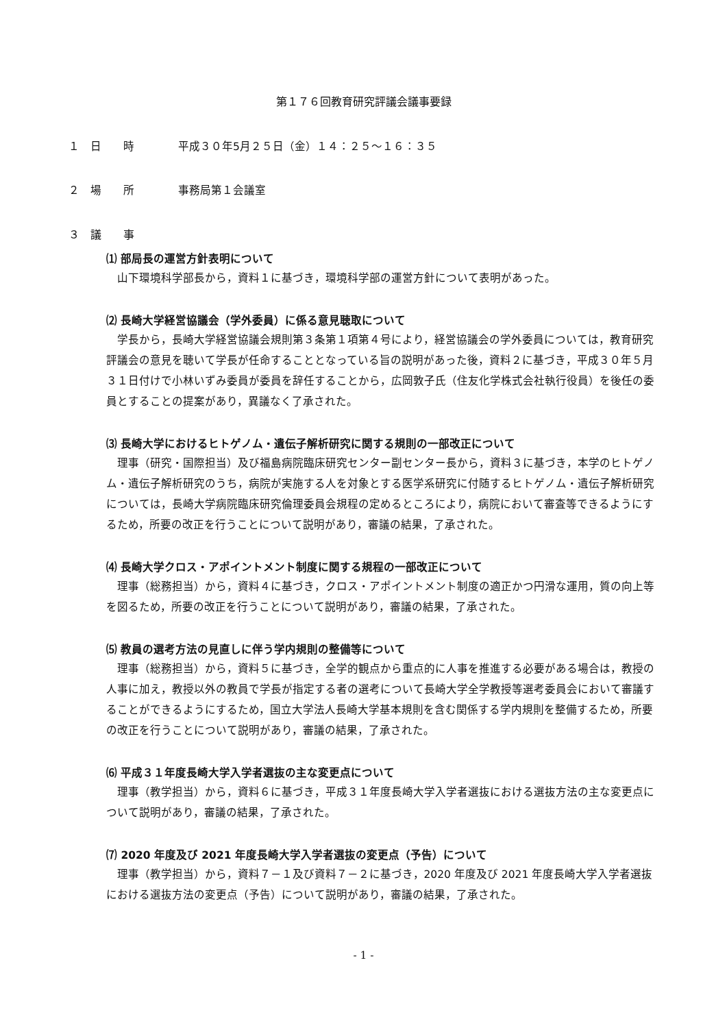第１７６回教育研究評議会議事要録
１　日　　時 平成３０年5月２５日（金）１４：２５～１６：３５
２　場　　所 事務局第１会議室
３　議　　事
⑴ 部局長の運営方針表明について
山下環境科学部長から，資料１に基づき，環境科学部の運営方針について表明があった。
⑵ 長崎大学経営協議会（学外委員）に係る意見聴取について
学長から，長崎大学経営協議会規則第３条第１項第４号により，経営協議会の学外委員については，教育研究評議会の意見を聴いて学長が任命することとなっている旨の説明があった後，資料２に基づき，平成３０年５月３１日付けで小林いずみ委員が委員を辞任することから，広岡敦子氏（住友化学株式会社執行役員）を後任の委員とすることの提案があり，異議なく了承された。
⑶ 長崎大学におけるヒトゲノム・遺伝子解析研究に関する規則の一部改正について
理事（研究・国際担当）及び福島病院臨床研究センター副センター長から，資料３に基づき，本学のヒトゲノム・遺伝子解析研究のうち，病院が実施する人を対象とする医学系研究に付随するヒトゲノム・遺伝子解析研究については，長崎大学病院臨床研究倫理委員会規程の定めるところにより，病院において審査等できるようにするため，所要の改正を行うことについて説明があり，審議の結果，了承された。
⑷ 長崎大学クロス・アポイントメント制度に関する規程の一部改正について
理事（総務担当）から，資料４に基づき，クロス・アポイントメント制度の適正かつ円滑な運用，質の向上等を図るため，所要の改正を行うことについて説明があり，審議の結果，了承された。
⑸ 教員の選考方法の見直しに伴う学内規則の整備等について
理事（総務担当）から，資料５に基づき，全学的観点から重点的に人事を推進する必要がある場合は，教授の人事に加え，教授以外の教員で学長が指定する者の選考について長崎大学全学教授等選考委員会において審議することができるようにするため，国立大学法人長崎大学基本規則を含む関係する学内規則を整備するため，所要の改正を行うことについて説明があり，審議の結果，了承された。
⑹ 平成３１年度長崎大学入学者選抜の主な変更点について
理事（教学担当）から，資料６に基づき，平成３１年度長崎大学入学者選抜における選抜方法の主な変更点について説明があり，審議の結果，了承された。
⑺ 2020 年度及び 2021 年度長崎大学入学者選抜の変更点（予告）について
理事（教学担当）から，資料７－１及び資料７－２に基づき，2020 年度及び 2021 年度長崎大学入学者選抜における選抜方法の変更点（予告）について説明があり，審議の結果，了承された。
- 1 -